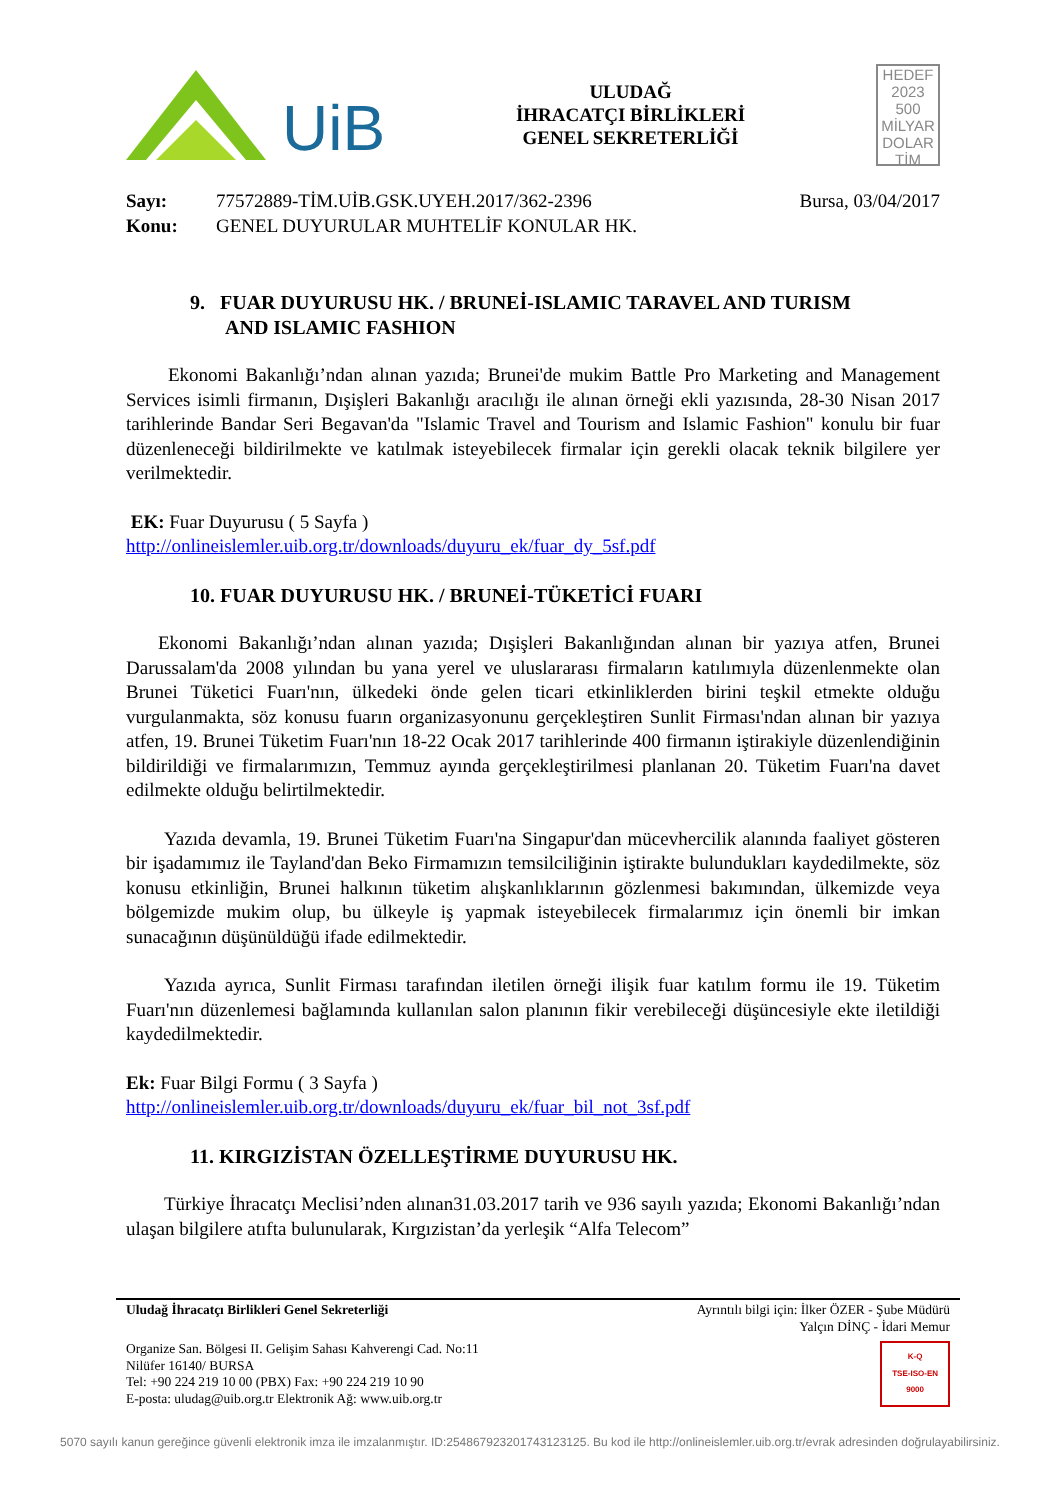UiB
ULUDAĞ
İHRACATÇI BİRLİKLERİ
GENEL SEKRETERLİĞİ
HEDEF
2023
500
MİLYAR
DOLAR
TİM
Sayı:
Konu:
77572889-TİM.UİB.GSK.UYEH.2017/362-2396
GENEL DUYURULAR MUHTELİF KONULAR HK.
Bursa, 03/04/2017
9. FUAR DUYURUSU HK. / BRUNEİ-ISLAMIC TARAVEL AND TURISM
AND ISLAMIC FASHION
Ekonomi Bakanlığı’ndan alınan yazıda; Brunei'de mukim Battle Pro Marketing and Management Services isimli firmanın, Dışişleri Bakanlığı aracılığı ile alınan örneği ekli yazısında, 28-30 Nisan 2017 tarihlerinde Bandar Seri Begavan'da "Islamic Travel and Tourism and Islamic Fashion" konulu bir fuar düzenleneceği bildirilmekte ve katılmak isteyebilecek firmalar için gerekli olacak teknik bilgilere yer verilmektedir.
EK: Fuar Duyurusu ( 5 Sayfa )
http://onlineislemler.uib.org.tr/downloads/duyuru_ek/fuar_dy_5sf.pdf
10. FUAR DUYURUSU HK. / BRUNEİ-TÜKETİCİ FUARI
Ekonomi Bakanlığı’ndan alınan yazıda; Dışişleri Bakanlığından alınan bir yazıya atfen, Brunei Darussalam'da 2008 yılından bu yana yerel ve uluslararası firmaların katılımıyla düzenlenmekte olan Brunei Tüketici Fuarı'nın, ülkedeki önde gelen ticari etkinliklerden birini teşkil etmekte olduğu vurgulanmakta, söz konusu fuarın organizasyonunu gerçekleştiren Sunlit Firması'ndan alınan bir yazıya atfen, 19. Brunei Tüketim Fuarı'nın 18-22 Ocak 2017 tarihlerinde 400 firmanın iştirakiyle düzenlendiğinin bildirildiği ve firmalarımızın, Temmuz ayında gerçekleştirilmesi planlanan 20. Tüketim Fuarı'na davet edilmekte olduğu belirtilmektedir.
Yazıda devamla, 19. Brunei Tüketim Fuarı'na Singapur'dan mücevhercilik alanında faaliyet gösteren bir işadamımız ile Tayland'dan Beko Firmamızın temsilciliğinin iştirakte bulundukları kaydedilmekte, söz konusu etkinliğin, Brunei halkının tüketim alışkanlıklarının gözlenmesi bakımından, ülkemizde veya bölgemizde mukim olup, bu ülkeyle iş yapmak isteyebilecek firmalarımız için önemli bir imkan sunacağının düşünüldüğü ifade edilmektedir.
Yazıda ayrıca, Sunlit Firması tarafından iletilen örneği ilişik fuar katılım formu ile 19. Tüketim Fuarı'nın düzenlemesi bağlamında kullanılan salon planının fikir verebileceği düşüncesiyle ekte iletildiği kaydedilmektedir.
Ek: Fuar Bilgi Formu ( 3 Sayfa )
http://onlineislemler.uib.org.tr/downloads/duyuru_ek/fuar_bil_not_3sf.pdf
11. KIRGIZİSTAN ÖZELLEŞTİRME DUYURUSU HK.
Türkiye İhracatçı Meclisi’nden alınan31.03.2017 tarih ve 936 sayılı yazıda; Ekonomi Bakanlığı’ndan ulaşan bilgilere atıfta bulunularak, Kırgızistan’da yerleşik “Alfa Telecom”
Uludağ İhracatçı Birlikleri Genel Sekreterliği Ayrıntılı bilgi için: İlker ÖZER - Şube Müdürü
Yalçın DİNÇ - İdari Memur
Organize San. Bölgesi II. Gelişim Sahası Kahverengi Cad. No:11
Nilüfer 16140/ BURSA
Tel: +90 224 219 10 00 (PBX) Fax: +90 224 219 10 90
E-posta: uludag@uib.org.tr Elektronik Ağ: www.uib.org.tr K-Q
TSE-ISO-EN
9000
5070 sayılı kanun gereğince güvenli elektronik imza ile imzalanmıştır. ID:25486792320174312312​5. Bu kod ile http://onlineislemler.uib.org.tr/evrak adresinden doğrulayabilirsiniz.